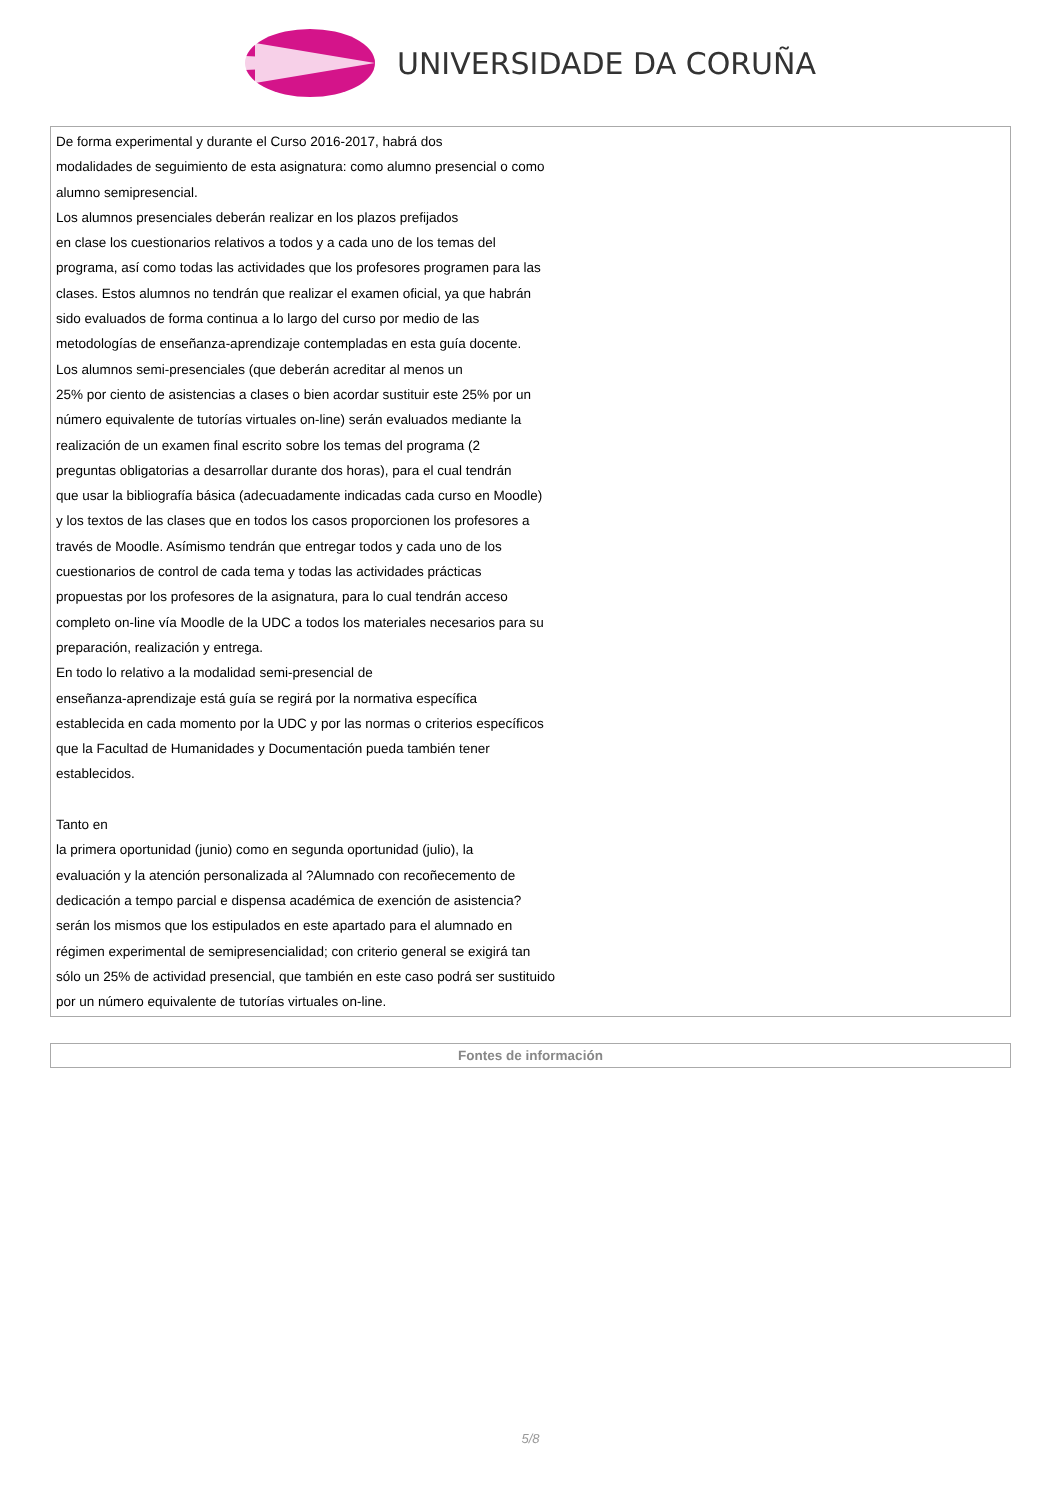UNIVERSIDADE DA CORUÑA
De forma experimental y durante el Curso 2016-2017, habrá dos
modalidades de seguimiento de esta asignatura: como alumno presencial o como
alumno semipresencial.
Los alumnos presenciales deberán realizar en los plazos prefijados
en clase los cuestionarios relativos a todos y a cada uno de los temas del
programa, así como todas las actividades que los profesores programen para las
clases. Estos alumnos no tendrán que realizar el examen oficial, ya que habrán
sido evaluados de forma continua a lo largo del curso por medio de las
metodologías de enseñanza-aprendizaje contempladas en esta guía docente.
Los alumnos semi-presenciales (que deberán acreditar al menos un
25% por ciento de asistencias a clases o bien acordar sustituir este 25% por un
número equivalente de tutorías virtuales on-line) serán evaluados mediante la
realización de un examen final escrito sobre los temas del programa (2
preguntas obligatorias a desarrollar durante dos horas), para el cual tendrán
que usar la bibliografía básica (adecuadamente indicadas cada curso en Moodle)
y los textos de las clases que en todos los casos proporcionen los profesores a
través de Moodle. Asímismo tendrán que entregar todos y cada uno de los
cuestionarios de control de cada tema y todas las actividades prácticas
propuestas por los profesores de la asignatura, para lo cual tendrán acceso
completo on-line vía Moodle de la UDC a todos los materiales necesarios para su
preparación, realización y entrega.
En todo lo relativo a la modalidad semi-presencial de
enseñanza-aprendizaje está guía se regirá por la normativa específica
establecida en cada momento por la UDC y por las normas o criterios específicos
que la Facultad de Humanidades y Documentación pueda también tener
establecidos.
Tanto en
la primera oportunidad (junio) como en segunda oportunidad (julio), la
evaluación y la atención personalizada al ?Alumnado con recoñecemento de
dedicación a tempo parcial e dispensa académica de exención de asistencia?
serán los mismos que los estipulados en este apartado para el alumnado en
régimen experimental de semipresencialidad; con criterio general se exigirá tan
sólo un 25% de actividad presencial, que también en este caso podrá ser sustituido
por un número equivalente de tutorías virtuales on-line.
Fontes de información
5/8